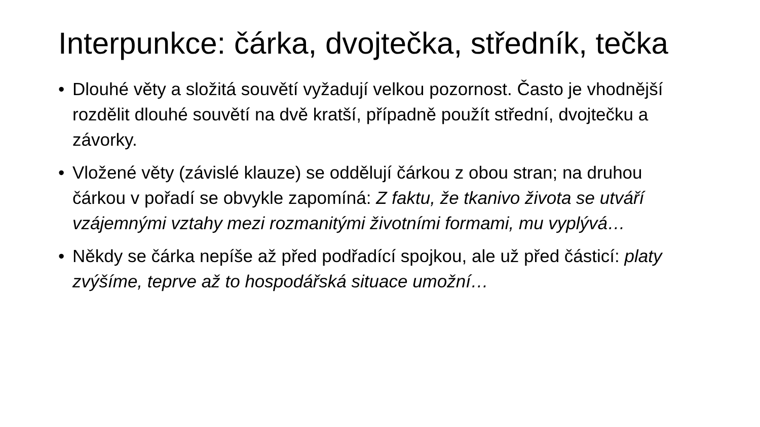Interpunkce: čárka, dvojtečka, středník, tečka
• Dlouhé věty a složitá souvětí vyžadují velkou pozornost. Často je vhodnější rozdělit dlouhé souvětí na dvě kratší, případně použít střední, dvojtečku a závorky.
• Vložené věty (závislé klauze) se oddělují čárkou z obou stran; na druhou čárkou v pořadí se obvykle zapomíná: Z faktu, že tkanivo života se utváří vzájemnými vztahy mezi rozmanitými životními formami, mu vyplývá…
• Někdy se čárka nepíše až před podřadící spojkou, ale už před částicí: platy zvýšíme, teprve až to hospodářská situace umožní…